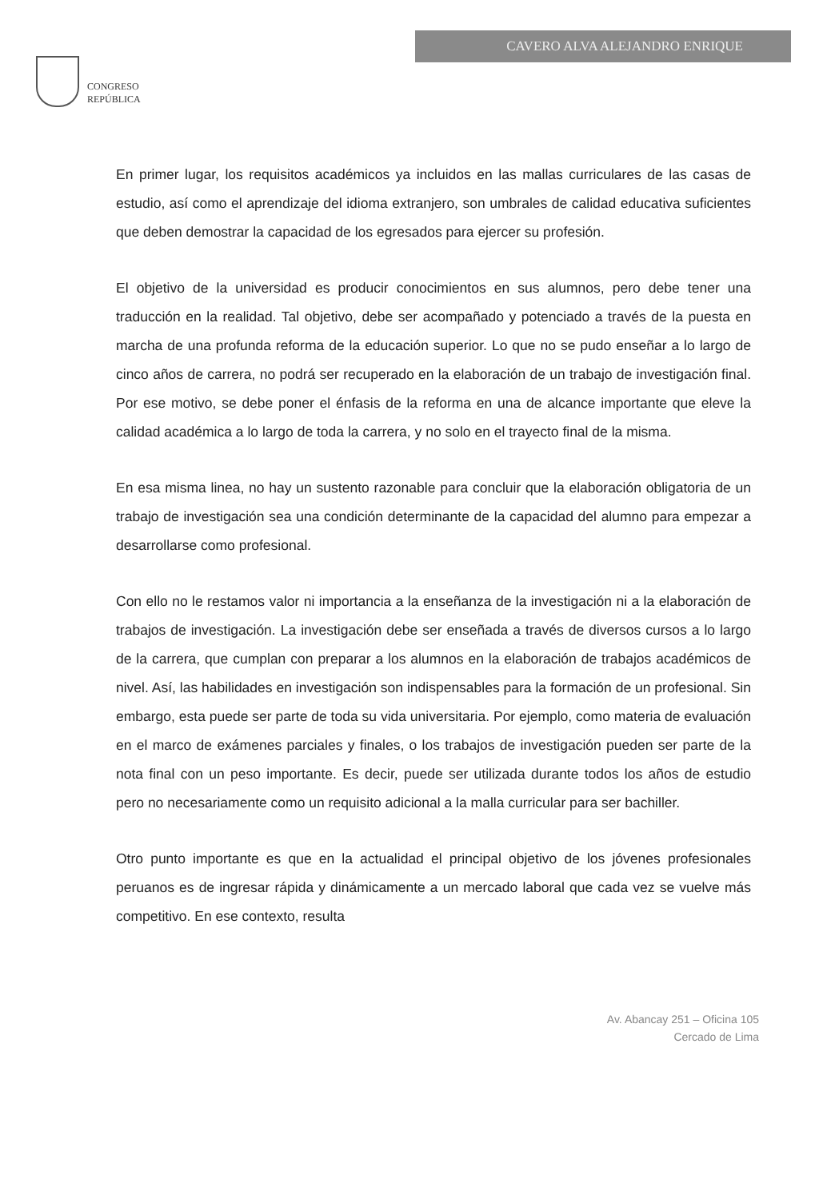CONGRESO
REPÚBLICA
CAVERO ALVA ALEJANDRO ENRIQUE
En primer lugar, los requisitos académicos ya incluidos en las mallas curriculares de las casas de estudio, así como el aprendizaje del idioma extranjero, son umbrales de calidad educativa suficientes que deben demostrar la capacidad de los egresados para ejercer su profesión.
El objetivo de la universidad es producir conocimientos en sus alumnos, pero debe tener una traducción en la realidad. Tal objetivo, debe ser acompañado y potenciado a través de la puesta en marcha de una profunda reforma de la educación superior. Lo que no se pudo enseñar a lo largo de cinco años de carrera, no podrá ser recuperado en la elaboración de un trabajo de investigación final. Por ese motivo, se debe poner el énfasis de la reforma en una de alcance importante que eleve la calidad académica a lo largo de toda la carrera, y no solo en el trayecto final de la misma.
En esa misma linea, no hay un sustento razonable para concluir que la elaboración obligatoria de un trabajo de investigación sea una condición determinante de la capacidad del alumno para empezar a desarrollarse como profesional.
Con ello no le restamos valor ni importancia a la enseñanza de la investigación ni a la elaboración de trabajos de investigación. La investigación debe ser enseñada a través de diversos cursos a lo largo de la carrera, que cumplan con preparar a los alumnos en la elaboración de trabajos académicos de nivel. Así, las habilidades en investigación son indispensables para la formación de un profesional. Sin embargo, esta puede ser parte de toda su vida universitaria. Por ejemplo, como materia de evaluación en el marco de exámenes parciales y finales, o los trabajos de investigación pueden ser parte de la nota final con un peso importante. Es decir, puede ser utilizada durante todos los años de estudio pero no necesariamente como un requisito adicional a la malla curricular para ser bachiller.
Otro punto importante es que en la actualidad el principal objetivo de los jóvenes profesionales peruanos es de ingresar rápida y dinámicamente a un mercado laboral que cada vez se vuelve más competitivo. En ese contexto, resulta
Av. Abancay 251 – Oficina 105
Cercado de Lima